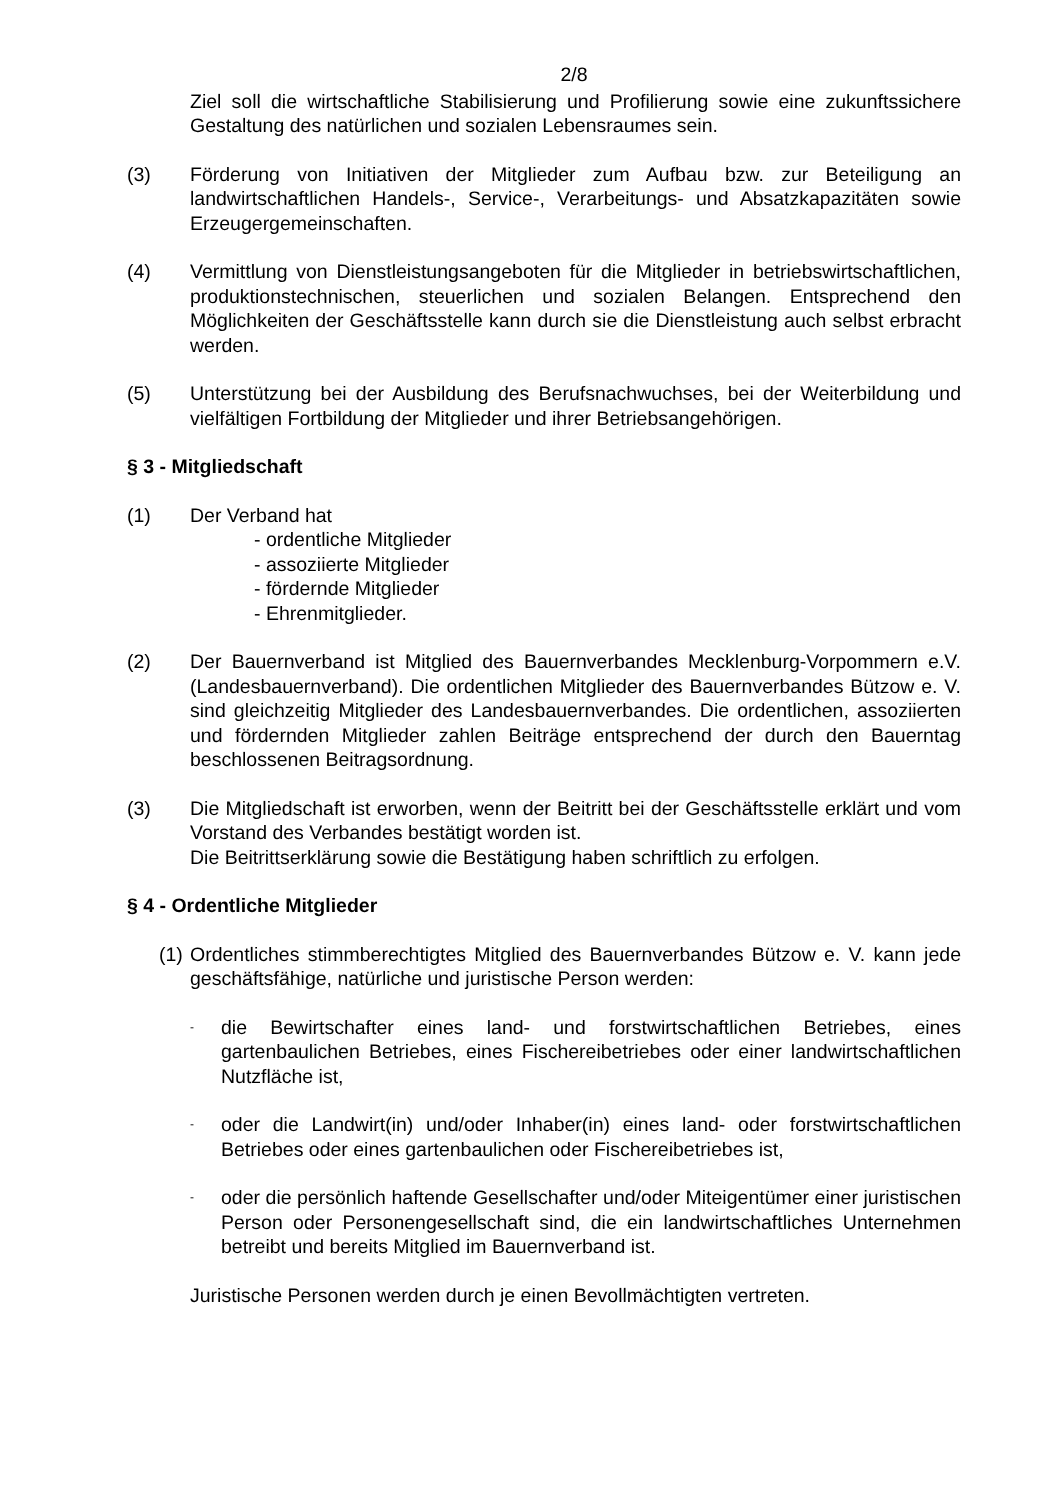2/8
Ziel soll die wirtschaftliche Stabilisierung und Profilierung sowie eine zukunftssichere Gestaltung des natürlichen und sozialen Lebensraumes sein.
(3) Förderung von Initiativen der Mitglieder zum Aufbau bzw. zur Beteiligung an landwirtschaftlichen Handels-, Service-, Verarbeitungs- und Absatzkapazitäten sowie Erzeugergemeinschaften.
(4) Vermittlung von Dienstleistungsangeboten für die Mitglieder in betriebswirtschaftlichen, produktionstechnischen, steuerlichen und sozialen Belangen. Entsprechend den Möglichkeiten der Geschäftsstelle kann durch sie die Dienstleistung auch selbst erbracht werden.
(5) Unterstützung bei der Ausbildung des Berufsnachwuchses, bei der Weiterbildung und vielfältigen Fortbildung der Mitglieder und ihrer Betriebsangehörigen.
§ 3 - Mitgliedschaft
(1) Der Verband hat
- ordentliche Mitglieder
- assoziierte Mitglieder
- fördernde Mitglieder
- Ehrenmitglieder.
(2) Der Bauernverband ist Mitglied des Bauernverbandes Mecklenburg-Vorpommern e.V. (Landesbauernverband). Die ordentlichen Mitglieder des Bauernverbandes Bützow e. V. sind gleichzeitig Mitglieder des Landesbauernverbandes. Die ordentlichen, assoziierten und fördernden Mitglieder zahlen Beiträge entsprechend der durch den Bauerntag beschlossenen Beitragsordnung.
(3) Die Mitgliedschaft ist erworben, wenn der Beitritt bei der Geschäftsstelle erklärt und vom Vorstand des Verbandes bestätigt worden ist.
Die Beitrittserklärung sowie die Bestätigung haben schriftlich zu erfolgen.
§ 4 - Ordentliche Mitglieder
(1)
Ordentliches stimmberechtigtes Mitglied des Bauernverbandes Bützow e. V. kann jede geschäftsfähige, natürliche und juristische Person werden:
-
die Bewirtschafter eines land- und forstwirtschaftlichen Betriebes, eines gartenbaulichen Betriebes, eines Fischereibetriebes oder einer landwirtschaftlichen Nutzfläche ist,
-
oder die Landwirt(in) und/oder Inhaber(in) eines land- oder forstwirtschaftlichen Betriebes oder eines gartenbaulichen oder Fischereibetriebes ist,
-
oder die persönlich haftende Gesellschafter und/oder Miteigentümer einer juristischen Person oder Personengesellschaft sind, die ein landwirtschaftliches Unternehmen betreibt und bereits Mitglied im Bauernverband ist.
Juristische Personen werden durch je einen Bevollmächtigten vertreten.